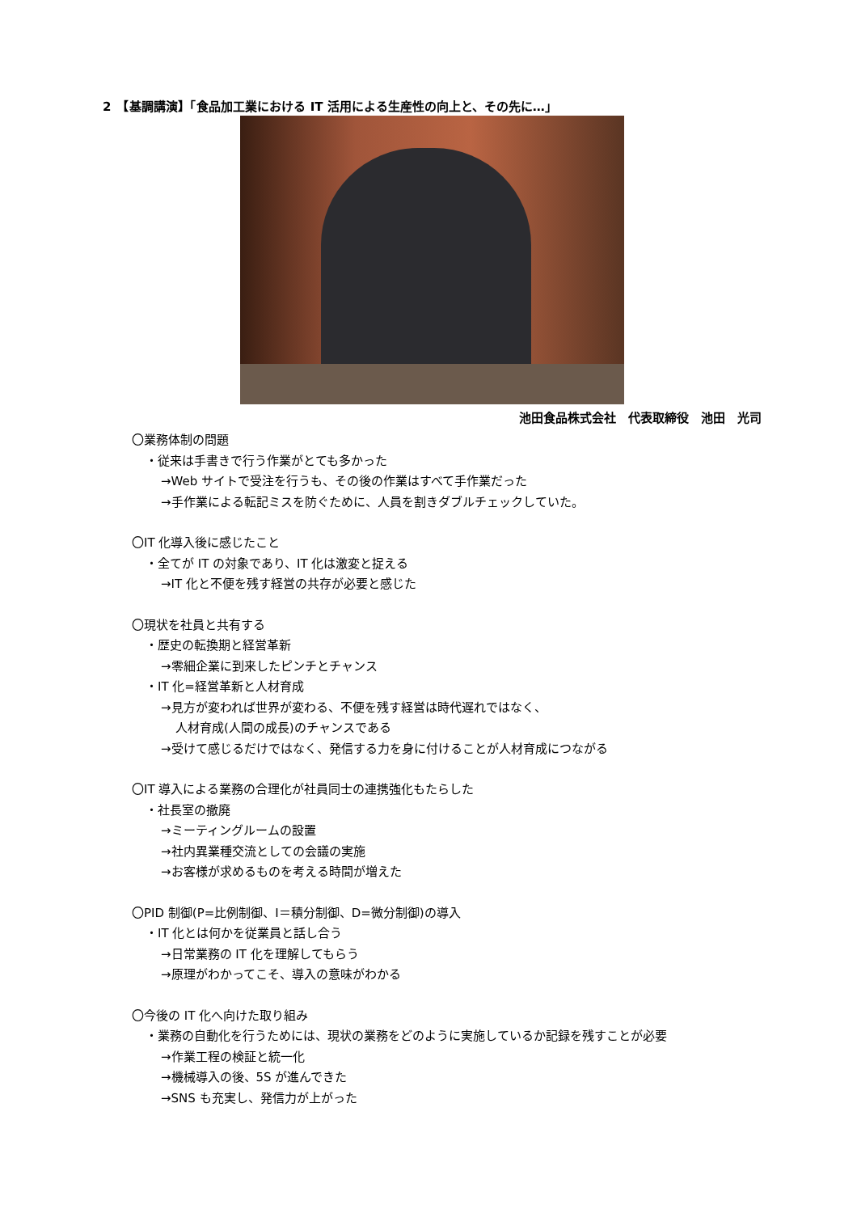2　【基調講演】「食品加工業における IT 活用による生産性の向上と、その先に…」
池田食品株式会社　代表取締役　池田　光司
〇業務体制の問題
・従来は手書きで行う作業がとても多かった
→Web サイトで受注を行うも、その後の作業はすべて手作業だった
→手作業による転記ミスを防ぐために、人員を割きダブルチェックしていた。
〇IT 化導入後に感じたこと
・全てが IT の対象であり、IT 化は激変と捉える
→IT 化と不便を残す経営の共存が必要と感じた
〇現状を社員と共有する
・歴史の転換期と経営革新
→零細企業に到来したピンチとチャンス
・IT 化=経営革新と人材育成
→見方が変われば世界が変わる、不便を残す経営は時代遅れではなく、
人材育成(人間の成長)のチャンスである
→受けて感じるだけではなく、発信する力を身に付けることが人材育成につながる
〇IT 導入による業務の合理化が社員同士の連携強化もたらした
・社長室の撤廃
→ミーティングルームの設置
→社内異業種交流としての会議の実施
→お客様が求めるものを考える時間が増えた
〇PID 制御(P=比例制御、I＝積分制御、D=微分制御)の導入
・IT 化とは何かを従業員と話し合う
→日常業務の IT 化を理解してもらう
→原理がわかってこそ、導入の意味がわかる
〇今後の IT 化へ向けた取り組み
・業務の自動化を行うためには、現状の業務をどのように実施しているか記録を残すことが必要
→作業工程の検証と統一化
→機械導入の後、5S が進んできた
→SNS も充実し、発信力が上がった